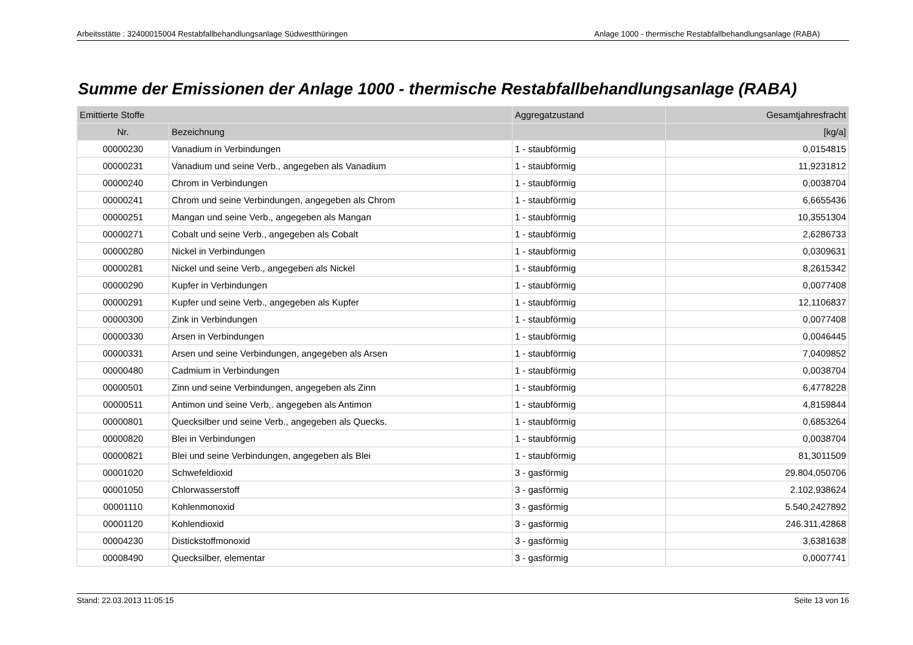Arbeitsstätte : 32400015004 Restabfallbehandlungsanlage Südwestthüringen Anlage 1000 - thermische Restabfallbehandlungsanlage (RABA)
Summe der Emissionen der Anlage 1000 - thermische Restabfallbehandlungsanlage (RABA)
| Emittierte Stoffe | | Aggregatzustand | Gesamtjahresfracht |
| --- | --- | --- | --- |
| Nr. | Bezeichnung | | [kg/a] |
| 00000230 | Vanadium in Verbindungen | 1 - staubförmig | 0,0154815 |
| 00000231 | Vanadium und seine Verb., angegeben als Vanadium | 1 - staubförmig | 11,9231812 |
| 00000240 | Chrom in Verbindungen | 1 - staubförmig | 0,0038704 |
| 00000241 | Chrom und seine Verbindungen, angegeben als Chrom | 1 - staubförmig | 6,6655436 |
| 00000251 | Mangan und seine Verb., angegeben als Mangan | 1 - staubförmig | 10,3551304 |
| 00000271 | Cobalt und seine Verb., angegeben als Cobalt | 1 - staubförmig | 2,6286733 |
| 00000280 | Nickel in Verbindungen | 1 - staubförmig | 0,0309631 |
| 00000281 | Nickel und seine Verb., angegeben als Nickel | 1 - staubförmig | 8,2615342 |
| 00000290 | Kupfer in Verbindungen | 1 - staubförmig | 0,0077408 |
| 00000291 | Kupfer und seine Verb., angegeben als Kupfer | 1 - staubförmig | 12,1106837 |
| 00000300 | Zink in Verbindungen | 1 - staubförmig | 0,0077408 |
| 00000330 | Arsen in Verbindungen | 1 - staubförmig | 0,0046445 |
| 00000331 | Arsen und seine Verbindungen, angegeben als Arsen | 1 - staubförmig | 7,0409852 |
| 00000480 | Cadmium in Verbindungen | 1 - staubförmig | 0,0038704 |
| 00000501 | Zinn und seine Verbindungen, angegeben als Zinn | 1 - staubförmig | 6,4778228 |
| 00000511 | Antimon und seine Verb,. angegeben als Antimon | 1 - staubförmig | 4,8159844 |
| 00000801 | Quecksilber und seine Verb., angegeben als Quecks. | 1 - staubförmig | 0,6853264 |
| 00000820 | Blei in Verbindungen | 1 - staubförmig | 0,0038704 |
| 00000821 | Blei und seine Verbindungen, angegeben als Blei | 1 - staubförmig | 81,3011509 |
| 00001020 | Schwefeldioxid | 3 - gasförmig | 29.804,050706 |
| 00001050 | Chlorwasserstoff | 3 - gasförmig | 2.102,938624 |
| 00001110 | Kohlenmonoxid | 3 - gasförmig | 5.540,2427892 |
| 00001120 | Kohlendioxid | 3 - gasförmig | 246.311,42868 |
| 00004230 | Distickstoffmonoxid | 3 - gasförmig | 3,6381638 |
| 00008490 | Quecksilber, elementar | 3 - gasförmig | 0,0007741 |
Stand: 22.03.2013 11:05:15 Seite 13 von 16